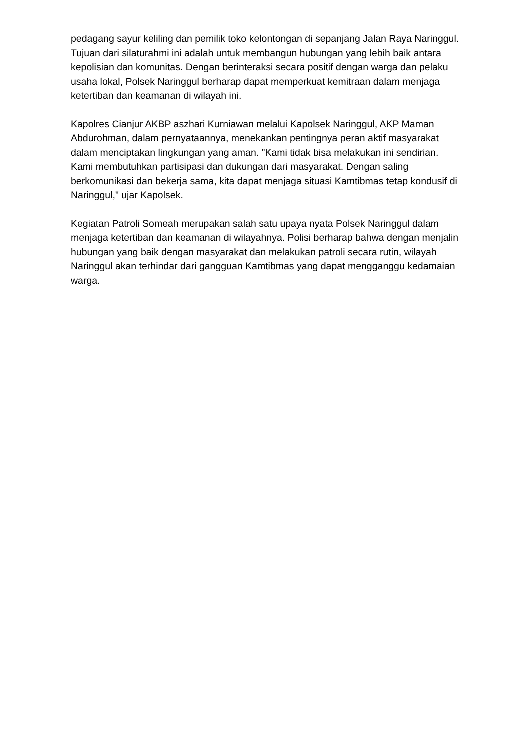pedagang sayur keliling dan pemilik toko kelontongan di sepanjang Jalan Raya Naringgul. Tujuan dari silaturahmi ini adalah untuk membangun hubungan yang lebih baik antara kepolisian dan komunitas. Dengan berinteraksi secara positif dengan warga dan pelaku usaha lokal, Polsek Naringgul berharap dapat memperkuat kemitraan dalam menjaga ketertiban dan keamanan di wilayah ini.
Kapolres Cianjur AKBP aszhari Kurniawan melalui Kapolsek Naringgul, AKP Maman Abdurohman, dalam pernyataannya, menekankan pentingnya peran aktif masyarakat dalam menciptakan lingkungan yang aman. "Kami tidak bisa melakukan ini sendirian. Kami membutuhkan partisipasi dan dukungan dari masyarakat. Dengan saling berkomunikasi dan bekerja sama, kita dapat menjaga situasi Kamtibmas tetap kondusif di Naringgul," ujar Kapolsek.
Kegiatan Patroli Someah merupakan salah satu upaya nyata Polsek Naringgul dalam menjaga ketertiban dan keamanan di wilayahnya. Polisi berharap bahwa dengan menjalin hubungan yang baik dengan masyarakat dan melakukan patroli secara rutin, wilayah Naringgul akan terhindar dari gangguan Kamtibmas yang dapat mengganggu kedamaian warga.